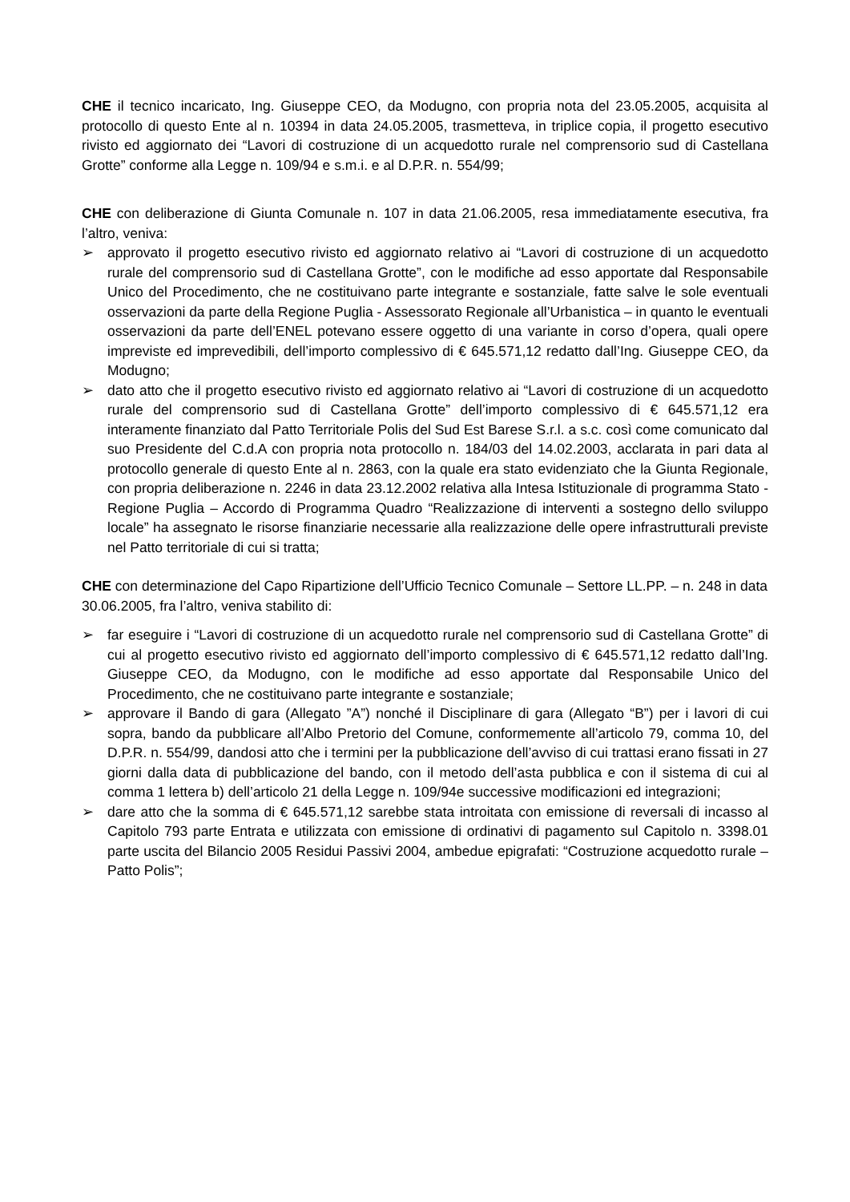CHE il tecnico incaricato, Ing. Giuseppe CEO, da Modugno, con propria nota del 23.05.2005, acquisita al protocollo di questo Ente al n. 10394 in data 24.05.2005, trasmetteva, in triplice copia, il progetto esecutivo rivisto ed aggiornato dei “Lavori di costruzione di un acquedotto rurale nel comprensorio sud di Castellana Grotte” conforme alla Legge n. 109/94 e s.m.i. e al D.P.R. n. 554/99;
CHE con deliberazione di Giunta Comunale n. 107 in data 21.06.2005, resa immediatamente esecutiva, fra l’altro, veniva:
➢ approvato il progetto esecutivo rivisto ed aggiornato relativo ai “Lavori di costruzione di un acquedotto rurale del comprensorio sud di Castellana Grotte”, con le modifiche ad esso apportate dal Responsabile Unico del Procedimento, che ne costituivano parte integrante e sostanziale, fatte salve le sole eventuali osservazioni da parte della Regione Puglia - Assessorato Regionale all’Urbanistica – in quanto le eventuali osservazioni da parte dell’ENEL potevano essere oggetto di una variante in corso d’opera, quali opere impreviste ed imprevedibili, dell’importo complessivo di € 645.571,12 redatto dall’Ing. Giuseppe CEO, da Modugno;
➢ dato atto che il progetto esecutivo rivisto ed aggiornato relativo ai “Lavori di costruzione di un acquedotto rurale del comprensorio sud di Castellana Grotte” dell’importo complessivo di € 645.571,12 era interamente finanziato dal Patto Territoriale Polis del Sud Est Barese S.r.l. a s.c. così come comunicato dal suo Presidente del C.d.A con propria nota protocollo n. 184/03 del 14.02.2003, acclarata in pari data al protocollo generale di questo Ente al n. 2863, con la quale era stato evidenziato che la Giunta Regionale, con propria deliberazione n. 2246 in data 23.12.2002 relativa alla Intesa Istituzionale di programma Stato - Regione Puglia – Accordo di Programma Quadro “Realizzazione di interventi a sostegno dello sviluppo locale” ha assegnato le risorse finanziarie necessarie alla realizzazione delle opere infrastrutturali previste nel Patto territoriale di cui si tratta;
CHE con determinazione del Capo Ripartizione dell’Ufficio Tecnico Comunale – Settore LL.PP. – n. 248 in data 30.06.2005, fra l’altro, veniva stabilito di:
➢ far eseguire i “Lavori di costruzione di un acquedotto rurale nel comprensorio sud di Castellana Grotte” di cui al progetto esecutivo rivisto ed aggiornato dell’importo complessivo di € 645.571,12 redatto dall’Ing. Giuseppe CEO, da Modugno, con le modifiche ad esso apportate dal Responsabile Unico del Procedimento, che ne costituivano parte integrante e sostanziale;
➢ approvare il Bando di gara (Allegato ”A”) nonché il Disciplinare di gara (Allegato “B”) per i lavori di cui sopra, bando da pubblicare all’Albo Pretorio del Comune, conformemente all’articolo 79, comma 10, del D.P.R. n. 554/99, dandosi atto che i termini per la pubblicazione dell’avviso di cui trattasi erano fissati in 27 giorni dalla data di pubblicazione del bando, con il metodo dell’asta pubblica e con il sistema di cui al comma 1 lettera b) dell’articolo 21 della Legge n. 109/94e successive modificazioni ed integrazioni;
➢ dare atto che la somma di € 645.571,12 sarebbe stata introitata con emissione di reversali di incasso al Capitolo 793 parte Entrata e utilizzata con emissione di ordinativi di pagamento sul Capitolo n. 3398.01 parte uscita del Bilancio 2005 Residui Passivi 2004, ambedue epigrafati: “Costruzione acquedotto rurale – Patto Polis”;